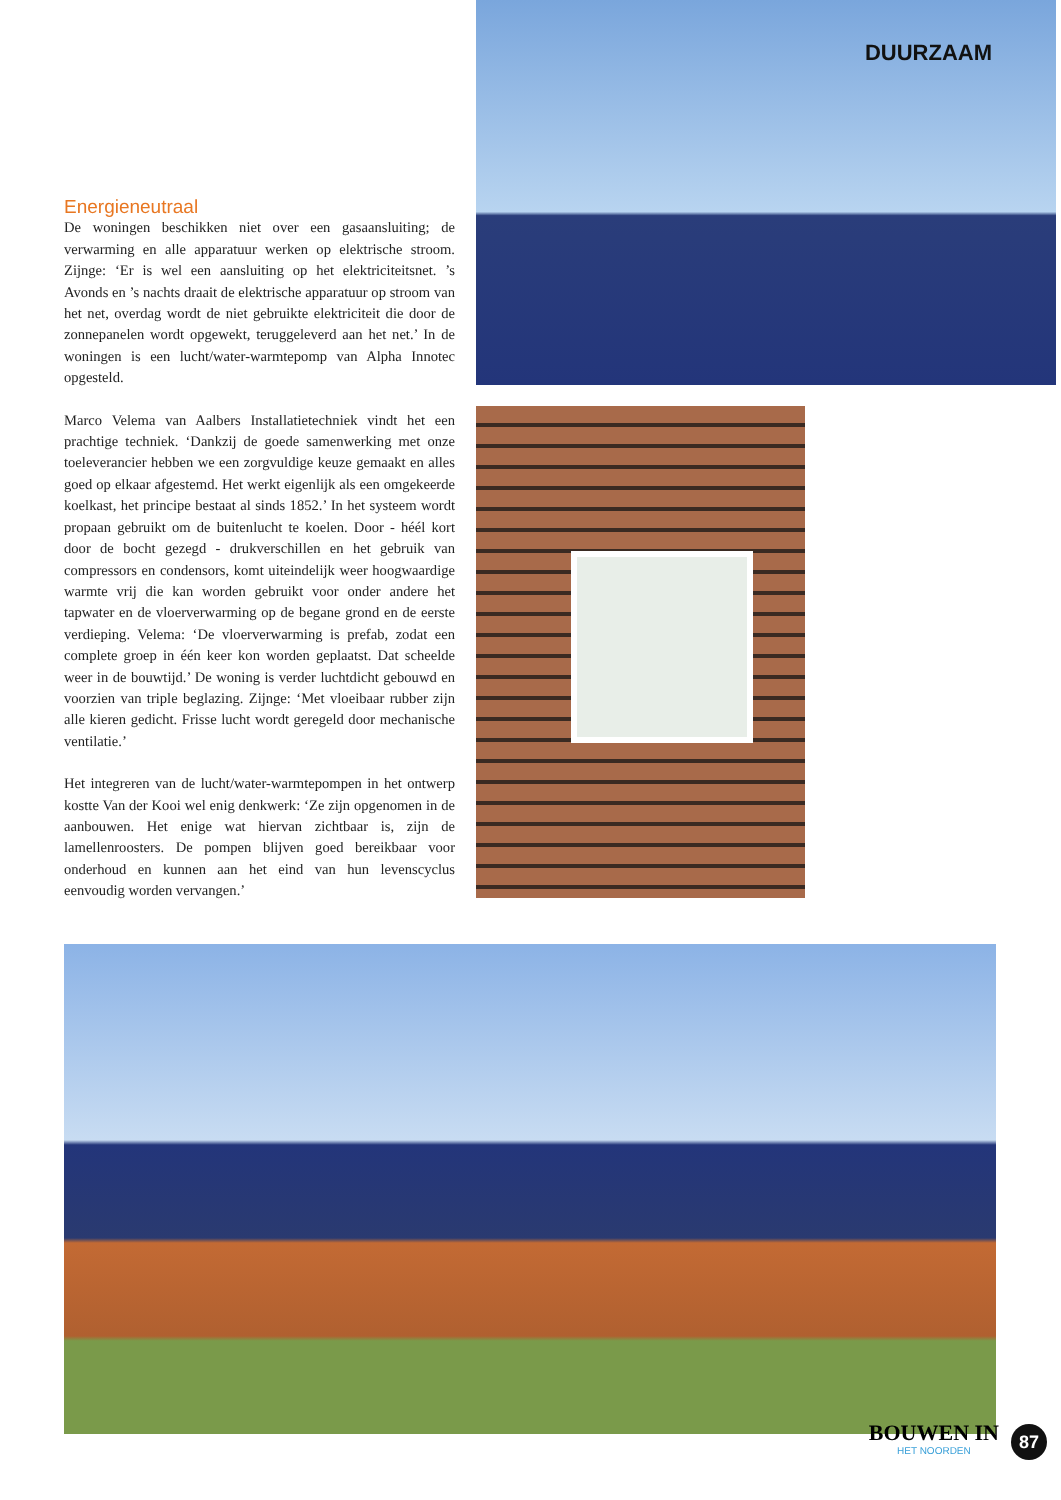Energieneutraal
De woningen beschikken niet over een gasaansluiting; de verwarming en alle apparatuur werken op elektrische stroom. Zijnge: ‘Er is wel een aansluiting op het elektriciteitsnet. ’s Avonds en ’s nachts draait de elektrische apparatuur op stroom van het net, overdag wordt de niet gebruikte elektriciteit die door de zonnepanelen wordt opgewekt, teruggeleverd aan het net.’ In de woningen is een lucht/water-warmtepomp van Alpha Innotec opgesteld.
Marco Velema van Aalbers Installatietechniek vindt het een prachtige techniek. ‘Dankzij de goede samenwerking met onze toeleverancier hebben we een zorgvuldige keuze gemaakt en alles goed op elkaar afgestemd. Het werkt eigenlijk als een omgekeerde koelkast, het principe bestaat al sinds 1852.’ In het systeem wordt propaan gebruikt om de buitenlucht te koelen. Door - héél kort door de bocht gezegd - drukverschillen en het gebruik van compressors en condensors, komt uiteindelijk weer hoogwaardige warmte vrij die kan worden gebruikt voor onder andere het tapwater en de vloerverwarming op de begane grond en de eerste verdieping. Velema: ‘De vloerverwarming is prefab, zodat een complete groep in één keer kon worden geplaatst. Dat scheelde weer in de bouwtijd.’ De woning is verder luchtdicht gebouwd en voorzien van triple beglazing. Zijnge: ‘Met vloeibaar rubber zijn alle kieren gedicht. Frisse lucht wordt geregeld door mechanische ventilatie.’
Het integreren van de lucht/water-warmtepompen in het ontwerp kostte Van der Kooi wel enig denkwerk: ‘Ze zijn opgenomen in de aanbouwen. Het enige wat hiervan zichtbaar is, zijn de lamellenroosters. De pompen blijven goed bereikbaar voor onderhoud en kunnen aan het eind van hun levenscyclus eenvoudig worden vervangen.’
DUURZAAM
BOUWEN IN
HET NOORDEN
87